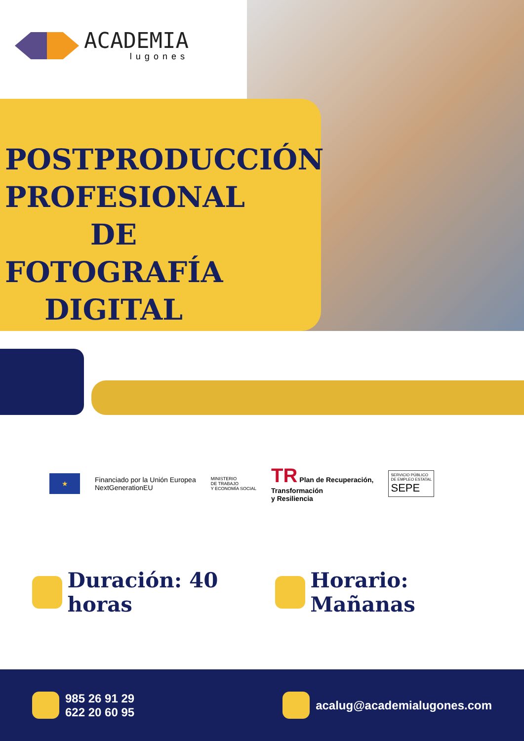ACADEMIA
lugones
POSTPRODUCCIÓN PROFESIONAL DE FOTOGRAFÍA DIGITAL
★
Financiado por la Unión Europea
NextGenerationEU
MINISTERIO
DE TRABAJO
Y ECONOMÍA SOCIAL
TR Plan de Recuperación,
Transformación
y Resiliencia
SERVICIO PÚBLICO
DE EMPLEO ESTATAL
SEPE
Duración: 40 horas Horario: Mañanas
985 26 91 29
622 20 60 95
acalug@academialugones.com